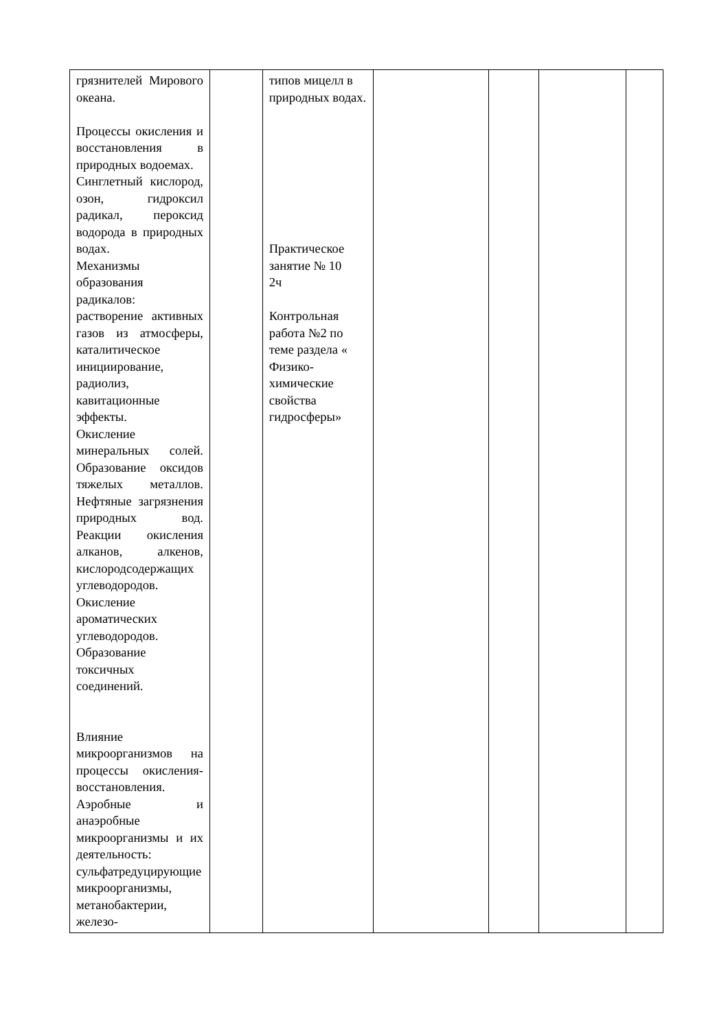| грязнителей Мирового океана. Процессы окисления и восстановления в природных водоемах. Синглетный кислород, озон, гидроксил радикал, пероксид водорода в природных водах. Механизмы образования радикалов: растворение активных газов из атмосферы, каталитическое инициирование, радиолиз, кавитационные эффекты. Окисление минеральных солей. Образование оксидов тяжелых металлов. Нефтяные загрязнения природных вод. Реакции окисления алканов, алкенов, кислородсодержащих углеводородов. Окисление ароматических углеводородов. Образование токсичных соединений. Влияние микроорганизмов на процессы окисления-восстановления. Аэробные и анаэробные микроорганизмы и их деятельность: сульфатредуцирующие микроорганизмы, метанобактерии, железо- | | типов мицелл в природных водах. Практическое занятие № 10 2ч Контрольная работа №2 по теме раздела « Физико-химические свойства гидросферы» | | | | |